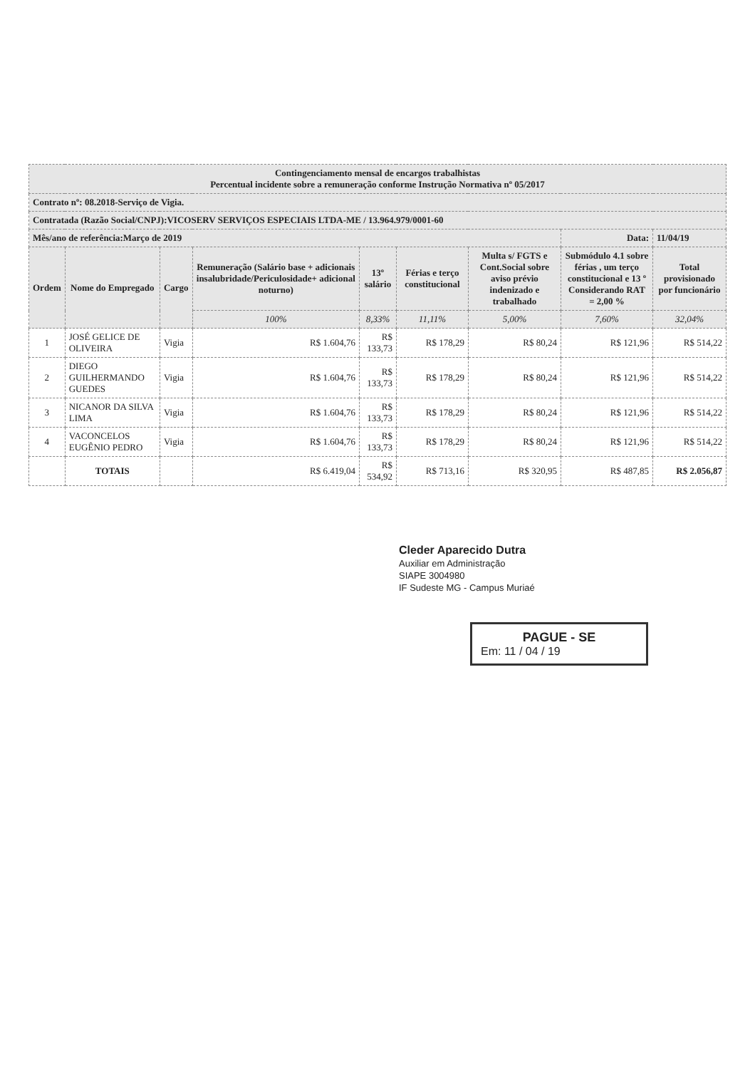| Contingenciamento mensal de encargos trabalhistas Percentual incidente sobre a remuneração conforme Instrução Normativa nº 05/2017 | | | | | | | | |
| Contrato nº: 08.2018-Serviço de Vigia. | | | | | | | | |
| Contratada (Razão Social/CNPJ):VICOSERV SERVIÇOS ESPECIAIS LTDA-ME / 13.964.979/0001-60 | | | | | | | | |
| Mês/ano de referência:Março de 2019 | | | | | | | Data: | 11/04/19 |
| Ordem | Nome do Empregado | Cargo | Remuneração (Salário base + adicionais insalubridade/Periculosidade+ adicional noturno) | 13º salário | Férias e terço constitucional | Multa s/ FGTS e Cont.Social sobre aviso prévio indenizado e trabalhado | Submódulo 4.1 sobre férias , um terço constitucional e 13 º Considerando RAT = 2,00 % | Total provisionado por funcionário |
| | | | 100% | 8,33% | 11,11% | 5,00% | 7,60% | 32,04% |
| 1 | JOSÉ GELICE DE OLIVEIRA | Vigia | R$ 1.604,76 | R$ 133,73 | R$ 178,29 | R$ 80,24 | R$ 121,96 | R$ 514,22 |
| 2 | DIEGO GUILHERMANDO GUEDES | Vigia | R$ 1.604,76 | R$ 133,73 | R$ 178,29 | R$ 80,24 | R$ 121,96 | R$ 514,22 |
| 3 | NICANOR DA SILVA LIMA | Vigia | R$ 1.604,76 | R$ 133,73 | R$ 178,29 | R$ 80,24 | R$ 121,96 | R$ 514,22 |
| 4 | VACONCELOS EUGÊNIO PEDRO | Vigia | R$ 1.604,76 | R$ 133,73 | R$ 178,29 | R$ 80,24 | R$ 121,96 | R$ 514,22 |
| | TOTAIS | | R$ 6.419,04 | R$ 534,92 | R$ 713,16 | R$ 320,95 | R$ 487,85 | R$ 2.056,87 |
Cleder Aparecido Dutra
Auxiliar em Administração
SIAPE 3004980
IF Sudeste MG - Campus Muriaé
PAGUE - SE
Em: 11 / 04 / 19